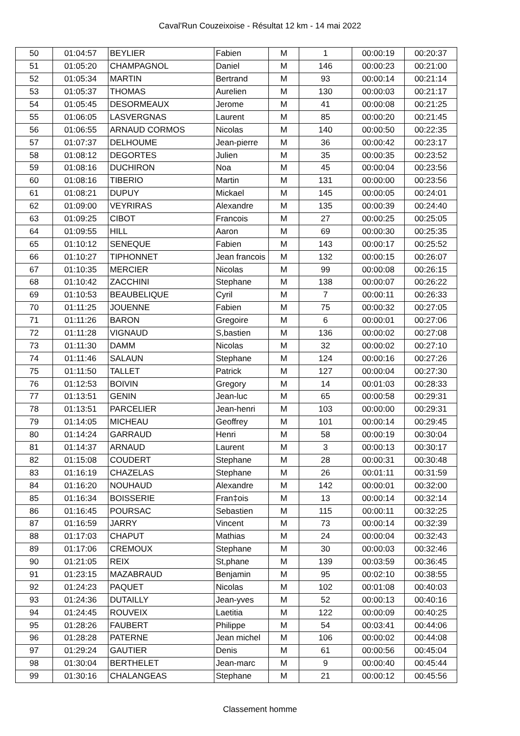Caval'Run Couzeixoise - Résultat 12 km - 14 mai 2022
| 50 | 01:04:57 | BEYLIER | Fabien | M | 1 | 00:00:19 | 00:20:37 |
| 51 | 01:05:20 | CHAMPAGNOL | Daniel | M | 146 | 00:00:23 | 00:21:00 |
| 52 | 01:05:34 | MARTIN | Bertrand | M | 93 | 00:00:14 | 00:21:14 |
| 53 | 01:05:37 | THOMAS | Aurelien | M | 130 | 00:00:03 | 00:21:17 |
| 54 | 01:05:45 | DESORMEAUX | Jerome | M | 41 | 00:00:08 | 00:21:25 |
| 55 | 01:06:05 | LASVERGNAS | Laurent | M | 85 | 00:00:20 | 00:21:45 |
| 56 | 01:06:55 | ARNAUD CORMOS | Nicolas | M | 140 | 00:00:50 | 00:22:35 |
| 57 | 01:07:37 | DELHOUME | Jean-pierre | M | 36 | 00:00:42 | 00:23:17 |
| 58 | 01:08:12 | DEGORTES | Julien | M | 35 | 00:00:35 | 00:23:52 |
| 59 | 01:08:16 | DUCHIRON | Noa | M | 45 | 00:00:04 | 00:23:56 |
| 60 | 01:08:16 | TIBERIO | Martin | M | 131 | 00:00:00 | 00:23:56 |
| 61 | 01:08:21 | DUPUY | Mickael | M | 145 | 00:00:05 | 00:24:01 |
| 62 | 01:09:00 | VEYRIRAS | Alexandre | M | 135 | 00:00:39 | 00:24:40 |
| 63 | 01:09:25 | CIBOT | Francois | M | 27 | 00:00:25 | 00:25:05 |
| 64 | 01:09:55 | HILL | Aaron | M | 69 | 00:00:30 | 00:25:35 |
| 65 | 01:10:12 | SENEQUE | Fabien | M | 143 | 00:00:17 | 00:25:52 |
| 66 | 01:10:27 | TIPHONNET | Jean francois | M | 132 | 00:00:15 | 00:26:07 |
| 67 | 01:10:35 | MERCIER | Nicolas | M | 99 | 00:00:08 | 00:26:15 |
| 68 | 01:10:42 | ZACCHINI | Stephane | M | 138 | 00:00:07 | 00:26:22 |
| 69 | 01:10:53 | BEAUBELIQUE | Cyril | M | 7 | 00:00:11 | 00:26:33 |
| 70 | 01:11:25 | JOUENNE | Fabien | M | 75 | 00:00:32 | 00:27:05 |
| 71 | 01:11:26 | BARON | Gregoire | M | 6 | 00:00:01 | 00:27:06 |
| 72 | 01:11:28 | VIGNAUD | S,bastien | M | 136 | 00:00:02 | 00:27:08 |
| 73 | 01:11:30 | DAMM | Nicolas | M | 32 | 00:00:02 | 00:27:10 |
| 74 | 01:11:46 | SALAUN | Stephane | M | 124 | 00:00:16 | 00:27:26 |
| 75 | 01:11:50 | TALLET | Patrick | M | 127 | 00:00:04 | 00:27:30 |
| 76 | 01:12:53 | BOIVIN | Gregory | M | 14 | 00:01:03 | 00:28:33 |
| 77 | 01:13:51 | GENIN | Jean-luc | M | 65 | 00:00:58 | 00:29:31 |
| 78 | 01:13:51 | PARCELIER | Jean-henri | M | 103 | 00:00:00 | 00:29:31 |
| 79 | 01:14:05 | MICHEAU | Geoffrey | M | 101 | 00:00:14 | 00:29:45 |
| 80 | 01:14:24 | GARRAUD | Henri | M | 58 | 00:00:19 | 00:30:04 |
| 81 | 01:14:37 | ARNAUD | Laurent | M | 3 | 00:00:13 | 00:30:17 |
| 82 | 01:15:08 | COUDERT | Stephane | M | 28 | 00:00:31 | 00:30:48 |
| 83 | 01:16:19 | CHAZELAS | Stephane | M | 26 | 00:01:11 | 00:31:59 |
| 84 | 01:16:20 | NOUHAUD | Alexandre | M | 142 | 00:00:01 | 00:32:00 |
| 85 | 01:16:34 | BOISSERIE | Fran‡ois | M | 13 | 00:00:14 | 00:32:14 |
| 86 | 01:16:45 | POURSAC | Sebastien | M | 115 | 00:00:11 | 00:32:25 |
| 87 | 01:16:59 | JARRY | Vincent | M | 73 | 00:00:14 | 00:32:39 |
| 88 | 01:17:03 | CHAPUT | Mathias | M | 24 | 00:00:04 | 00:32:43 |
| 89 | 01:17:06 | CREMOUX | Stephane | M | 30 | 00:00:03 | 00:32:46 |
| 90 | 01:21:05 | REIX | St,phane | M | 139 | 00:03:59 | 00:36:45 |
| 91 | 01:23:15 | MAZABRAUD | Benjamin | M | 95 | 00:02:10 | 00:38:55 |
| 92 | 01:24:23 | PAQUET | Nicolas | M | 102 | 00:01:08 | 00:40:03 |
| 93 | 01:24:36 | DUTAILLY | Jean-yves | M | 52 | 00:00:13 | 00:40:16 |
| 94 | 01:24:45 | ROUVEIX | Laetitia | M | 122 | 00:00:09 | 00:40:25 |
| 95 | 01:28:26 | FAUBERT | Philippe | M | 54 | 00:03:41 | 00:44:06 |
| 96 | 01:28:28 | PATERNE | Jean michel | M | 106 | 00:00:02 | 00:44:08 |
| 97 | 01:29:24 | GAUTIER | Denis | M | 61 | 00:00:56 | 00:45:04 |
| 98 | 01:30:04 | BERTHELET | Jean-marc | M | 9 | 00:00:40 | 00:45:44 |
| 99 | 01:30:16 | CHALANGEAS | Stephane | M | 21 | 00:00:12 | 00:45:56 |
Classement homme